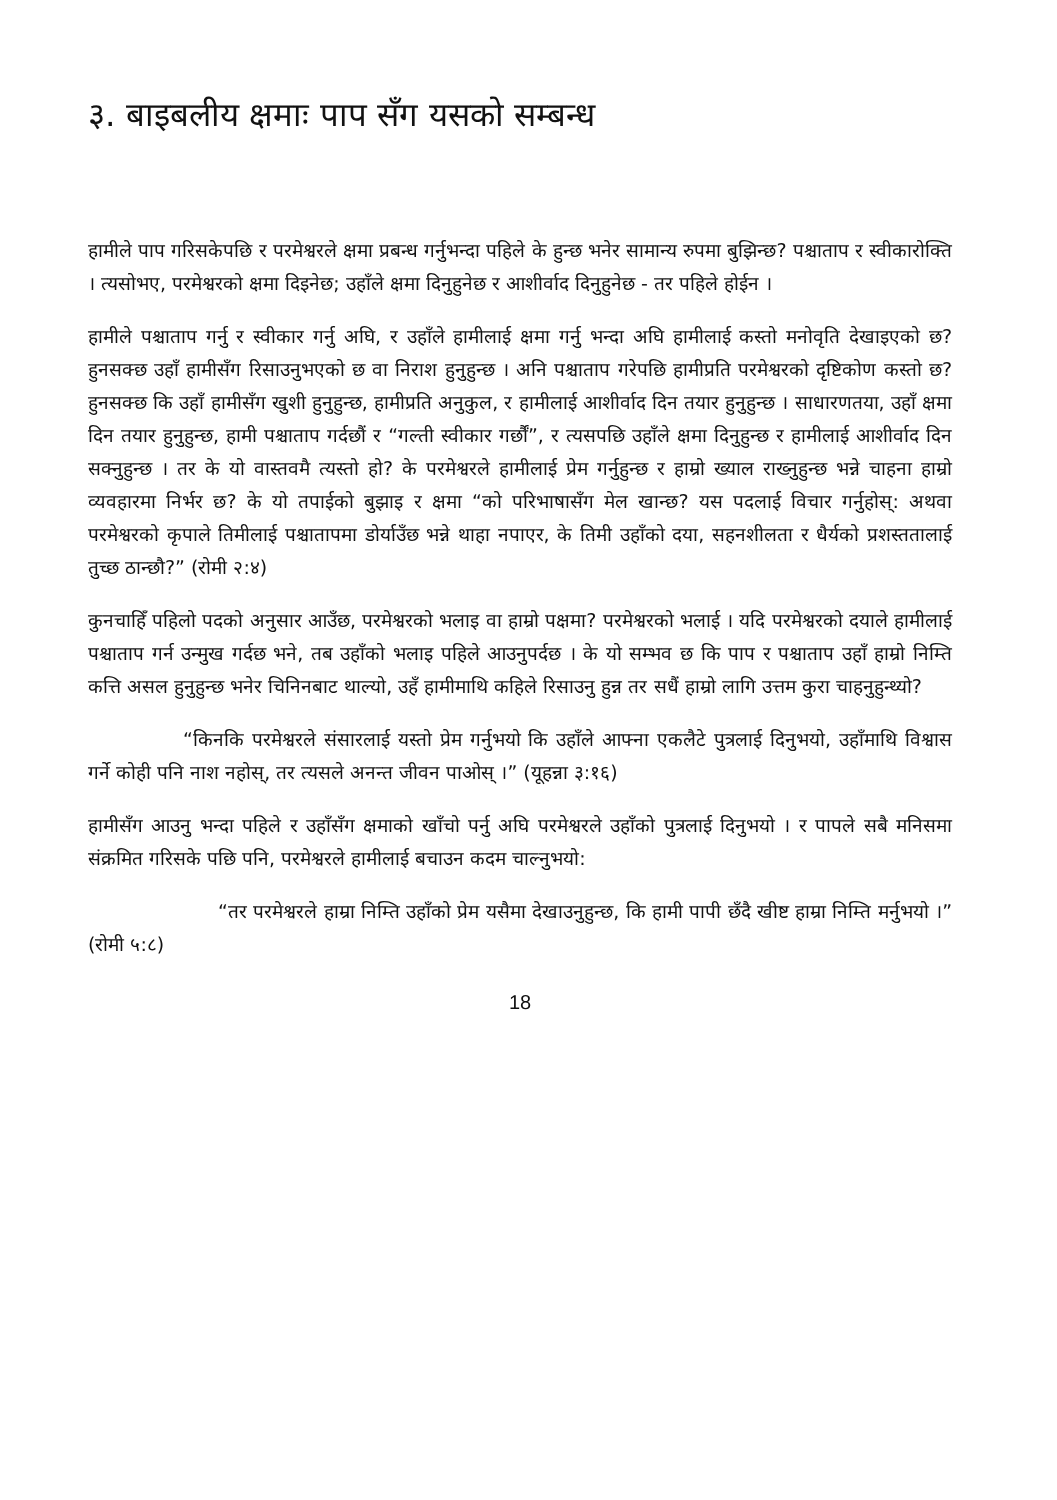३. बाइबलीय क्षमाः पाप सँग यसको सम्बन्ध
हामीले पाप गरिसकेपछि र परमेश्वरले क्षमा प्रबन्ध गर्नुभन्दा पहिले के हुन्छ भनेर सामान्य रुपमा बुझिन्छ? पश्चाताप र स्वीकारोक्ति । त्यसोभए, परमेश्वरको क्षमा दिइनेछ; उहाँले क्षमा दिनुहुनेछ र आशीर्वाद दिनुहुनेछ - तर पहिले होईन ।
हामीले पश्चाताप गर्नु र स्वीकार गर्नु अघि, र उहाँले हामीलाई क्षमा गर्नु भन्दा अघि हामीलाई कस्तो मनोवृति देखाइएको छ? हुनसक्छ उहाँ हामीसँग रिसाउनुभएको छ वा निराश हुनुहुन्छ । अनि पश्चाताप गरेपछि हामीप्रति परमेश्वरको दृष्टिकोण कस्तो छ? हुनसक्छ कि उहाँ हामीसँग खुशी हुनुहुन्छ, हामीप्रति अनुकुल, र हामीलाई आशीर्वाद दिन तयार हुनुहुन्छ । साधारणतया, उहाँ क्षमा दिन तयार हुनुहुन्छ, हामी पश्चाताप गर्दछौं र “गल्ती स्वीकार गर्छौं”, र त्यसपछि उहाँले क्षमा दिनुहुन्छ र हामीलाई आशीर्वाद दिन सक्नुहुन्छ । तर के यो वास्तवमै त्यस्तो हो? के परमेश्वरले हामीलाई प्रेम गर्नुहुन्छ र हाम्रो ख्याल राख्नुहुन्छ भन्ने चाहना हाम्रो व्यवहारमा निर्भर छ? के यो तपाईको बुझाइ र क्षमा “को परिभाषासँग मेल खान्छ? यस पदलाई विचार गर्नुहोस्: अथवा परमेश्वरको कृपाले तिमीलाई पश्चातापमा डोर्याउँछ भन्ने थाहा नपाएर, के तिमी उहाँको दया, सहनशीलता र धैर्यको प्रशस्ततालाई तुच्छ ठान्छौ?” (रोमी २:४)
कुनचाहिँ पहिलो पदको अनुसार आउँछ, परमेश्वरको भलाइ वा हाम्रो पक्षमा? परमेश्वरको भलाई । यदि परमेश्वरको दयाले हामीलाई पश्चाताप गर्न उन्मुख गर्दछ भने, तब उहाँको भलाइ पहिले आउनुपर्दछ । के यो सम्भव छ कि पाप र पश्चाताप उहाँ हाम्रो निम्ति कत्ति असल हुनुहुन्छ भनेर चिनिनबाट थाल्यो, उहँ हामीमाथि कहिले रिसाउनु हुन्न तर सधैं हाम्रो लागि उत्तम कुरा चाहनुहुन्थ्यो?
“किनकि परमेश्वरले संसारलाई यस्तो प्रेम गर्नुभयो कि उहाँले आफ्ना एकलैटे पुत्रलाई दिनुभयो, उहाँमाथि विश्वास गर्ने कोही पनि नाश नहोस्, तर त्यसले अनन्त जीवन पाओस् ।” (यूहन्ना ३:१६)
हामीसँग आउनु भन्दा पहिले र उहाँसँग क्षमाको खाँचो पर्नु अघि परमेश्वरले उहाँको पुत्रलाई दिनुभयो । र पापले सबै मनिसमा संक्रमित गरिसके पछि पनि, परमेश्वरले हामीलाई बचाउन कदम चाल्नुभयो:
“तर परमेश्वरले हाम्रा निम्ति उहाँको प्रेम यसैमा देखाउनुहुन्छ, कि हामी पापी छँदै खीष्ट हाम्रा निम्ति मर्नुभयो ।” (रोमी ५:८)
18